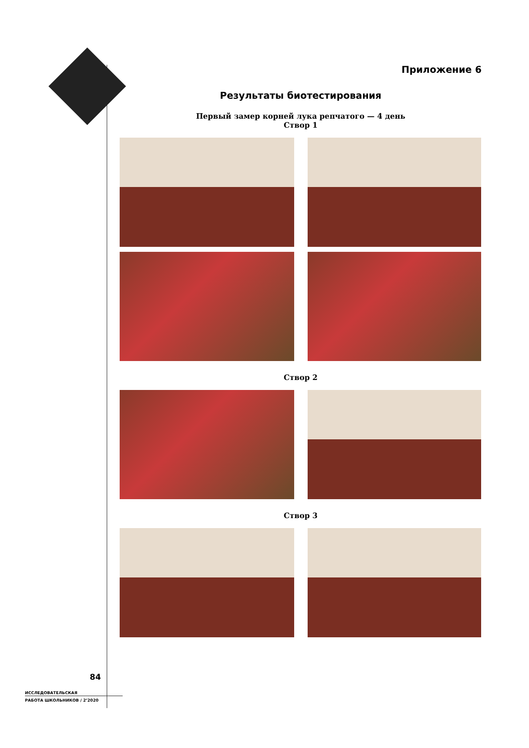Приложение 6
Результаты биотестирования
Первый замер корней лука репчатого — 4 день
Створ 1
Створ 2
Створ 3
84
ИССЛЕДОВАТЕЛЬСКАЯ
РАБОТА ШКОЛЬНИКОВ / 2’2020